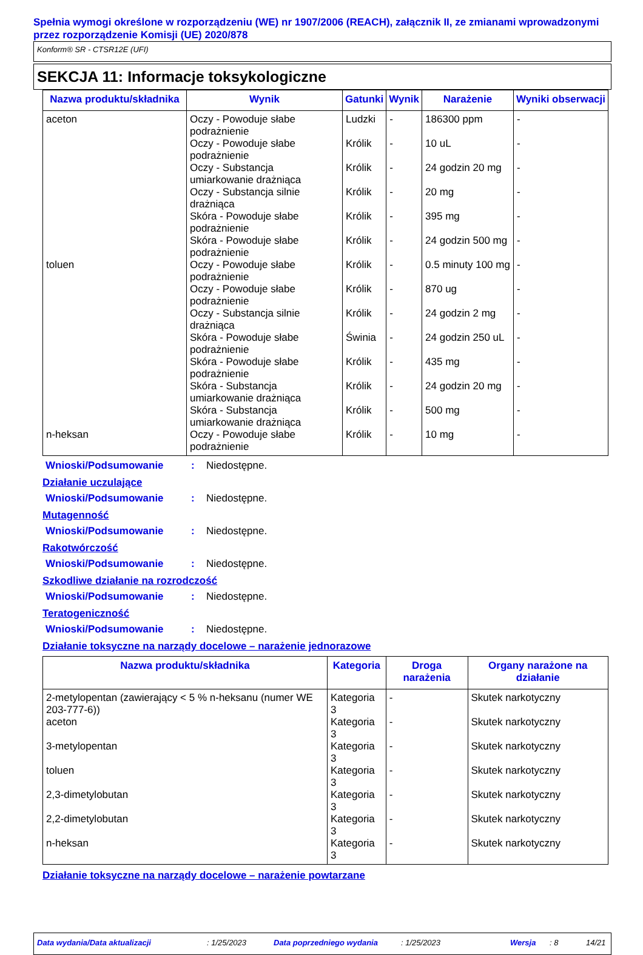Spełnia wymogi określone w rozporządzeniu (WE) nr 1907/2006 (REACH), załącznik II, ze zmianami wprowadzonymi przez rozporządzenie Komisji (UE) 2020/878
Konform® SR - CTSR12E (UFI)
SEKCJA 11: Informacje toksykologiczne
| Nazwa produktu/składnika | Wynik | Gatunki | Wynik | Narażenie | Wyniki obserwacji |
| --- | --- | --- | --- | --- | --- |
| aceton | Oczy - Powoduje słabe podrażnienie | Ludzki | - | 186300 ppm | - |
| | Oczy - Powoduje słabe podrażnienie | Królik | - | 10 uL | - |
| | Oczy - Substancja umiarkowanie drażniąca | Królik | - | 24 godzin 20 mg | - |
| | Oczy - Substancja silnie drażniąca | Królik | - | 20 mg | - |
| | Skóra - Powoduje słabe podrażnienie | Królik | - | 395 mg | - |
| | Skóra - Powoduje słabe podrażnienie | Królik | - | 24 godzin 500 mg | - |
| toluen | Oczy - Powoduje słabe podrażnienie | Królik | - | 0.5 minuty 100 mg | - |
| | Oczy - Powoduje słabe podrażnienie | Królik | - | 870 ug | - |
| | Oczy - Substancja silnie drażniąca | Królik | - | 24 godzin 2 mg | - |
| | Skóra - Powoduje słabe podrażnienie | Świnia | - | 24 godzin 250 uL | - |
| | Skóra - Powoduje słabe podrażnienie | Królik | - | 435 mg | - |
| | Skóra - Substancja umiarkowanie drażniąca | Królik | - | 24 godzin 20 mg | - |
| | Skóra - Substancja umiarkowanie drażniąca | Królik | - | 500 mg | - |
| n-heksan | Oczy - Powoduje słabe podrażnienie | Królik | - | 10 mg | - |
Wnioski/Podsumowanie: Niedostępne.
Działanie uczulające
Wnioski/Podsumowanie: Niedostępne.
Mutagenność
Wnioski/Podsumowanie: Niedostępne.
Rakotwórczość
Wnioski/Podsumowanie: Niedostępne.
Szkodliwe działanie na rozrodczość
Wnioski/Podsumowanie: Niedostępne.
Teratogeniczność
Wnioski/Podsumowanie: Niedostępne.
Działanie toksyczne na narządy docelowe – narażenie jednorazowe
| Nazwa produktu/składnika | Kategoria | Droga narażenia | Organy narażone na działanie |
| --- | --- | --- | --- |
| 2-metylopentan (zawierający < 5 % n-heksanu (numer WE 203-777-6)) | Kategoria 3 | - | Skutek narkotyczny |
| aceton | Kategoria 3 | - | Skutek narkotyczny |
| 3-metylopentan | Kategoria 3 | - | Skutek narkotyczny |
| toluen | Kategoria 3 | - | Skutek narkotyczny |
| 2,3-dimetylobutan | Kategoria 3 | - | Skutek narkotyczny |
| 2,2-dimetylobutan | Kategoria 3 | - | Skutek narkotyczny |
| n-heksan | Kategoria 3 | - | Skutek narkotyczny |
Działanie toksyczne na narządy docelowe – narażenie powtarzane
Data wydania/Data aktualizacji: 1/25/2023 Data poprzedniego wydania: 1/25/2023 Wersja: 8 14/21